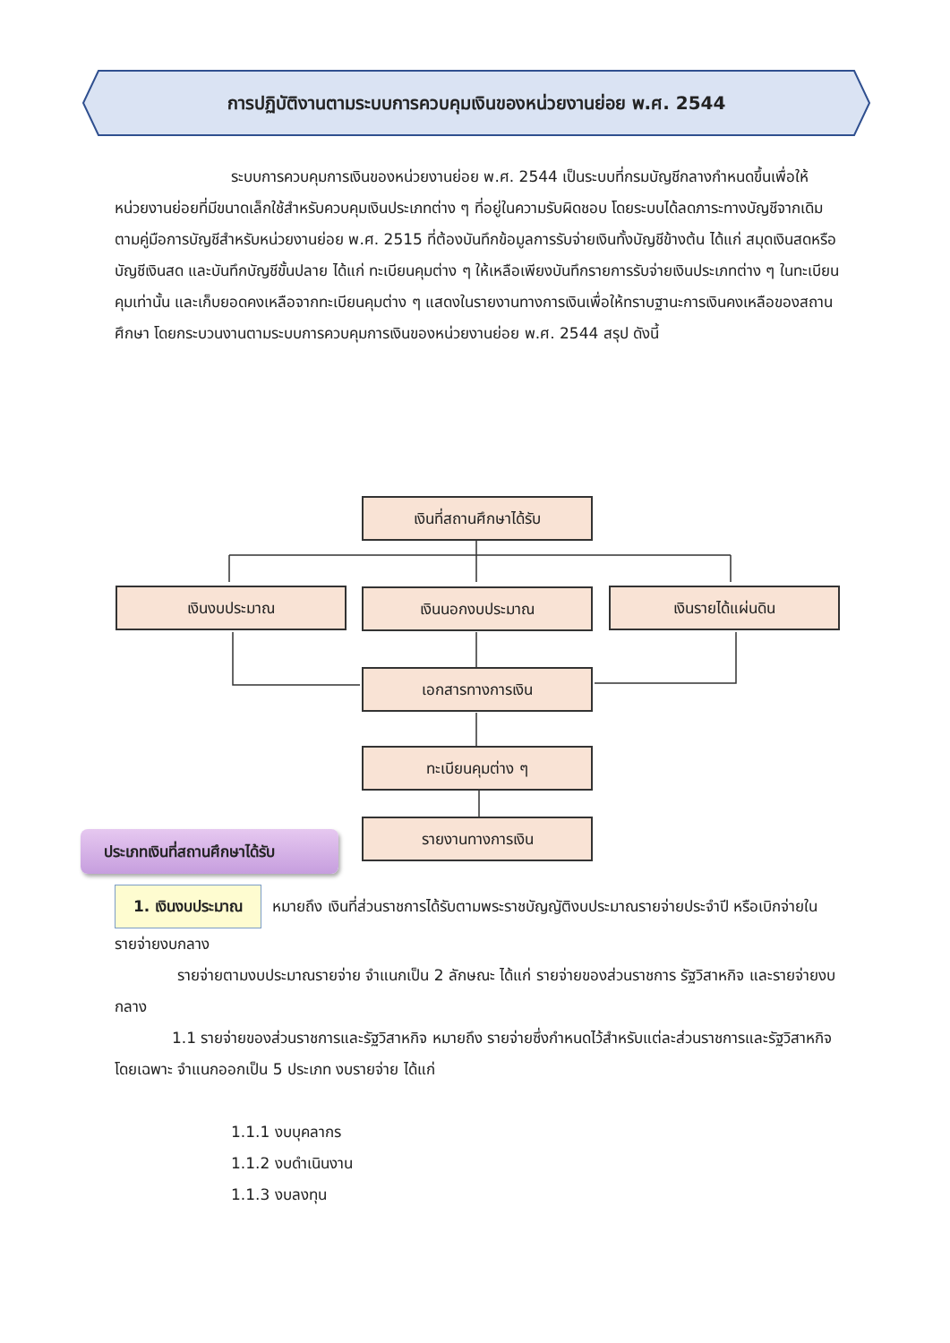การปฏิบัติงานตามระบบการควบคุมเงินของหน่วยงานย่อย พ.ศ. 2544
ระบบการควบคุมการเงินของหน่วยงานย่อย พ.ศ. 2544 เป็นระบบที่กรมบัญชีกลางกำหนดขึ้นเพื่อให้หน่วยงานย่อยที่มีขนาดเล็กใช้สำหรับควบคุมเงินประเภทต่าง ๆ ที่อยู่ในความรับผิดชอบ โดยระบบได้ลดภาระทางบัญชีจากเดิมตามคู่มือการบัญชีสำหรับหน่วยงานย่อย พ.ศ. 2515 ที่ต้องบันทึกข้อมูลการรับจ่ายเงินทั้งบัญชีข้างต้น ได้แก่ สมุดเงินสดหรือบัญชีเงินสด และบันทึกบัญชีขั้นปลาย ได้แก่ ทะเบียนคุมต่าง ๆ ให้เหลือเพียงบันทึกรายการรับจ่ายเงินประเภทต่าง ๆ ในทะเบียนคุมเท่านั้น และเก็บยอดคงเหลือจากทะเบียนคุมต่าง ๆ แสดงในรายงานทางการเงินเพื่อให้ทราบฐานะการเงินคงเหลือของสถานศึกษา โดยกระบวนงานตามระบบการควบคุมการเงินของหน่วยงานย่อย พ.ศ. 2544 สรุป ดังนี้
เงินที่สถานศึกษาได้รับ
เงินงบประมาณ เงินนอกงบประมาณ เงินรายได้แผ่นดิน
เอกสารทางการเงิน
ทะเบียนคุมต่าง ๆ
รายงานทางการเงิน
ประเภทเงินที่สถานศึกษาได้รับ
1. เงินงบประมาณ หมายถึง เงินที่ส่วนราชการได้รับตามพระราชบัญญัติงบประมาณรายจ่ายประจำปี หรือเบิกจ่ายในรายจ่ายงบกลาง
รายจ่ายตามงบประมาณรายจ่าย จำแนกเป็น 2 ลักษณะ ได้แก่ รายจ่ายของส่วนราชการ รัฐวิสาหกิจ และรายจ่ายงบกลาง
1.1 รายจ่ายของส่วนราชการและรัฐวิสาหกิจ หมายถึง รายจ่ายซึ่งกำหนดไว้สำหรับแต่ละส่วนราชการและรัฐวิสาหกิจโดยเฉพาะ จำแนกออกเป็น 5 ประเภท งบรายจ่าย ได้แก่
1.1.1 งบบุคลากร
1.1.2 งบดำเนินงาน
1.1.3 งบลงทุน